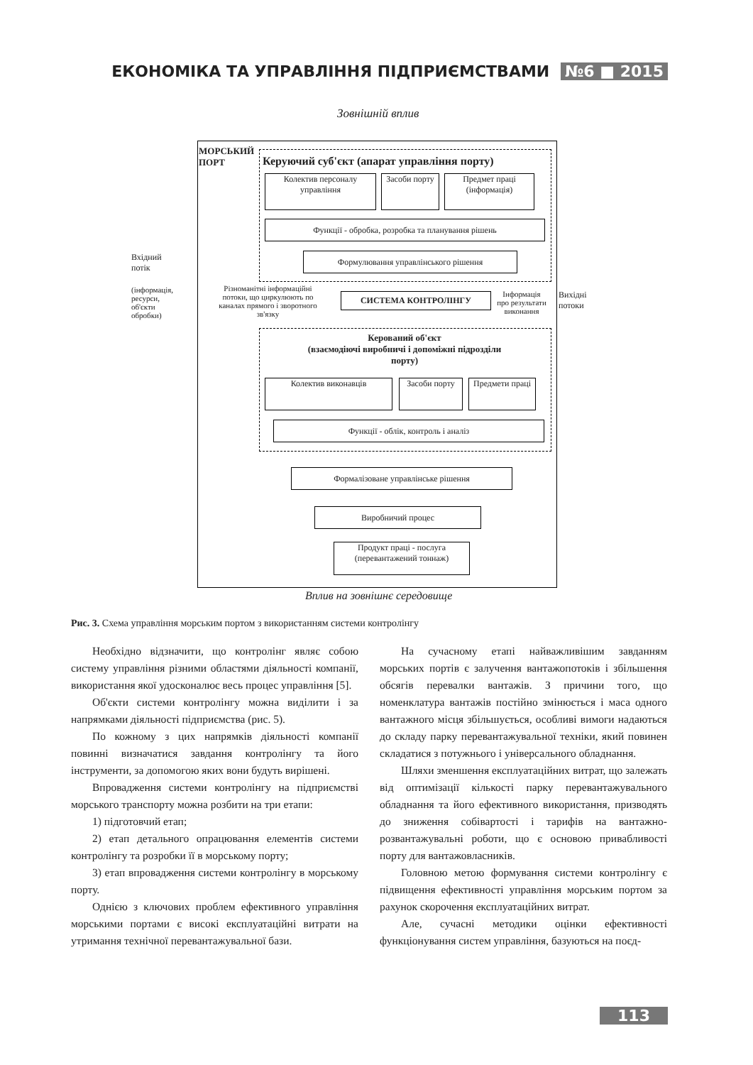ЕКОНОМІКА ТА УПРАВЛІННЯ ПІДПРИЄМСТВАМИ №6 ■ 2015
Зовнішній вплив
МОРСЬКИЙ
ПОРТ
Керуючий суб'єкт (апарат управління порту)
Колектив персоналу управління
Засоби порту
Предмет праці (інформація)
Функції - обробка, розробка та планування рішень
Формулювання управлінського рішення
Вхідний
потік
(інформація,
ресурси,
об'єкти
обробки)
Різноманітні інформаційні потоки, що циркулюють по каналах прямого і зворотного зв'язку
СИСТЕМА КОНТРОЛІНГУ
Інформація про результати виконання
Вихідні
потоки
Керований об'єкт
(взаємодіючі виробничі і допоміжні підрозділи порту)
Колектив виконавців Засоби порту
Предмети праці
Функції - облік, контроль і аналіз
Формалізоване управлінське рішення
Виробничий процес
Продукт праці - послуга (перевантажений тоннаж)
Вплив на зовнішнє середовище
Рис. 3. Схема управління морським портом з використанням системи контролінгу
Необхідно відзначити, що контролінг являє собою систему управління різними областями діяльності компанії, використання якої удосконалює весь процес управління [5].
Об'єкти системи контролінгу можна виділити і за напрямками діяльності підприємства (рис. 5).
По кожному з цих напрямків діяльності компанії повинні визначатися завдання контролінгу та його інструменти, за допомогою яких вони будуть вирішені.
Впровадження системи контролінгу на підприємстві морського транспорту можна розбити на три етапи:
1) підготовчий етап;
2) етап детального опрацювання елементів системи контролінгу та розробки її в морському порту;
3) етап впровадження системи контролінгу в морському порту.
Однією з ключових проблем ефективного управління морськими портами є високі експлуатаційні витрати на утримання технічної перевантажувальної бази.
На сучасному етапі найважливішим завданням морських портів є залучення вантажопотоків і збільшення обсягів перевалки вантажів. З причини того, що номенклатура вантажів постійно змінюється і маса одного вантажного місця збільшується, особливі вимоги надаються до складу парку перевантажувальної техніки, який повинен складатися з потужнього і універсального обладнання.
Шляхи зменшення експлуатаційних витрат, що залежать від оптимізації кількості парку перевантажувального обладнання та його ефективного використання, призводять до зниження собівартості і тарифів на вантажно-розвантажувальні роботи, що є основою привабливості порту для вантажовласників.
Головною метою формування системи контролінгу є підвищення ефективності управління морським портом за рахунок скорочення експлуатаційних витрат.
Але, сучасні методики оцінки ефективності функціонування систем управління, базуються на поєд-
113